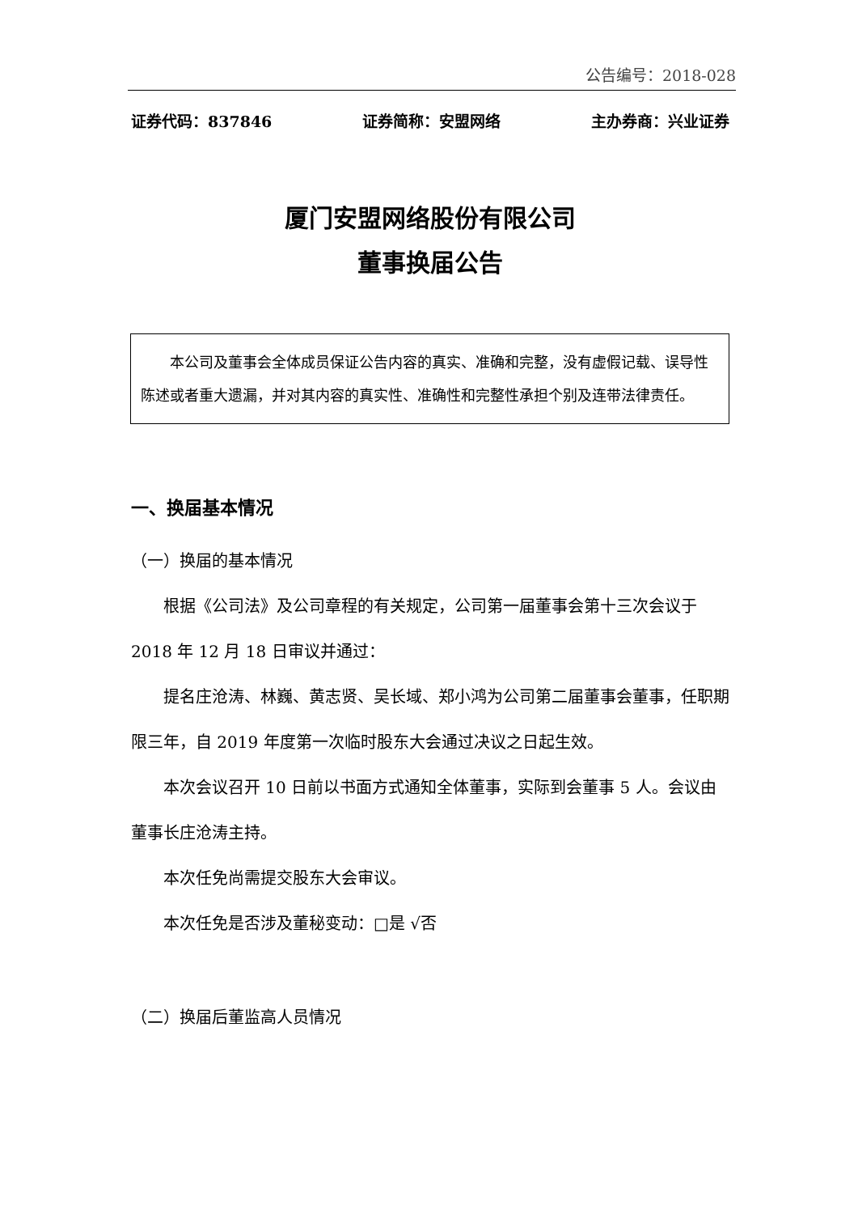公告编号：2018-028
证券代码：837846 证券简称：安盟网络 主办券商：兴业证券
厦门安盟网络股份有限公司
董事换届公告
本公司及董事会全体成员保证公告内容的真实、准确和完整，没有虚假记载、误导性陈述或者重大遗漏，并对其内容的真实性、准确性和完整性承担个别及连带法律责任。
一、换届基本情况
（一）换届的基本情况
根据《公司法》及公司章程的有关规定，公司第一届董事会第十三次会议于 2018 年 12 月 18 日审议并通过：
提名庄沧涛、林巍、黄志贤、吴长域、郑小鸿为公司第二届董事会董事，任职期限三年，自 2019 年度第一次临时股东大会通过决议之日起生效。
本次会议召开 10 日前以书面方式通知全体董事，实际到会董事 5 人。会议由董事长庄沧涛主持。
本次任免尚需提交股东大会审议。
本次任免是否涉及董秘变动：□是 √否
（二）换届后董监高人员情况